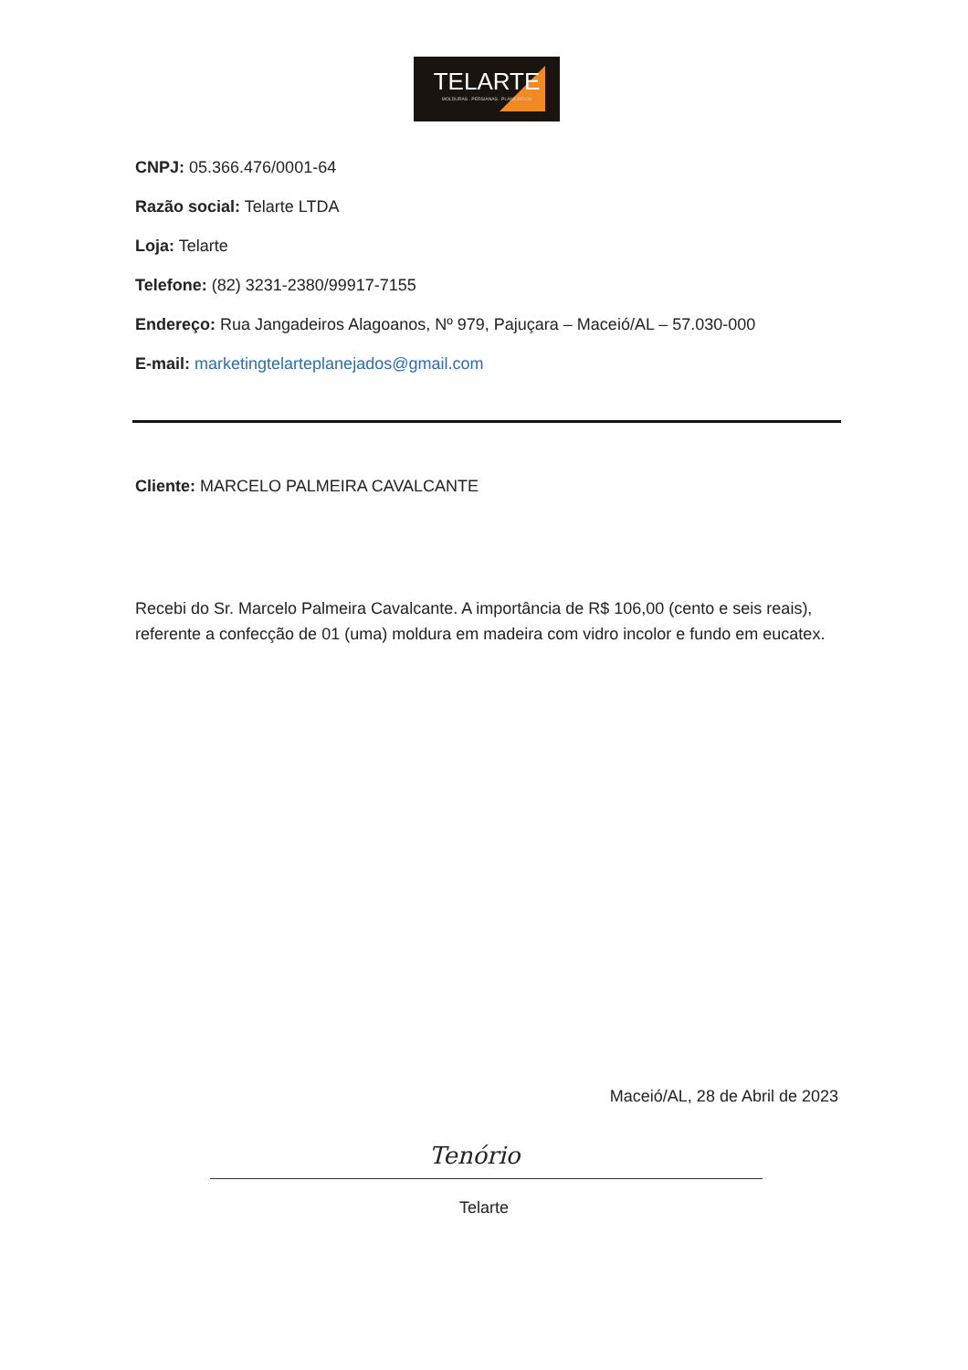TELARTE
MOLDURAS . PERSIANAS . PLANEJADOS
CNPJ: 05.366.476/0001-64
Razão social: Telarte LTDA
Loja: Telarte
Telefone: (82) 3231-2380/99917-7155
Endereço: Rua Jangadeiros Alagoanos, Nº 979, Pajuçara – Maceió/AL – 57.030-000
E-mail: marketingtelarteplanejados@gmail.com
Cliente: MARCELO PALMEIRA CAVALCANTE
Recebi do Sr. Marcelo Palmeira Cavalcante. A importância de R$ 106,00 (cento e seis reais), referente a confecção de 01 (uma) moldura em madeira com vidro incolor e fundo em eucatex.
Maceió/AL, 28 de Abril de 2023
Tenório
Telarte